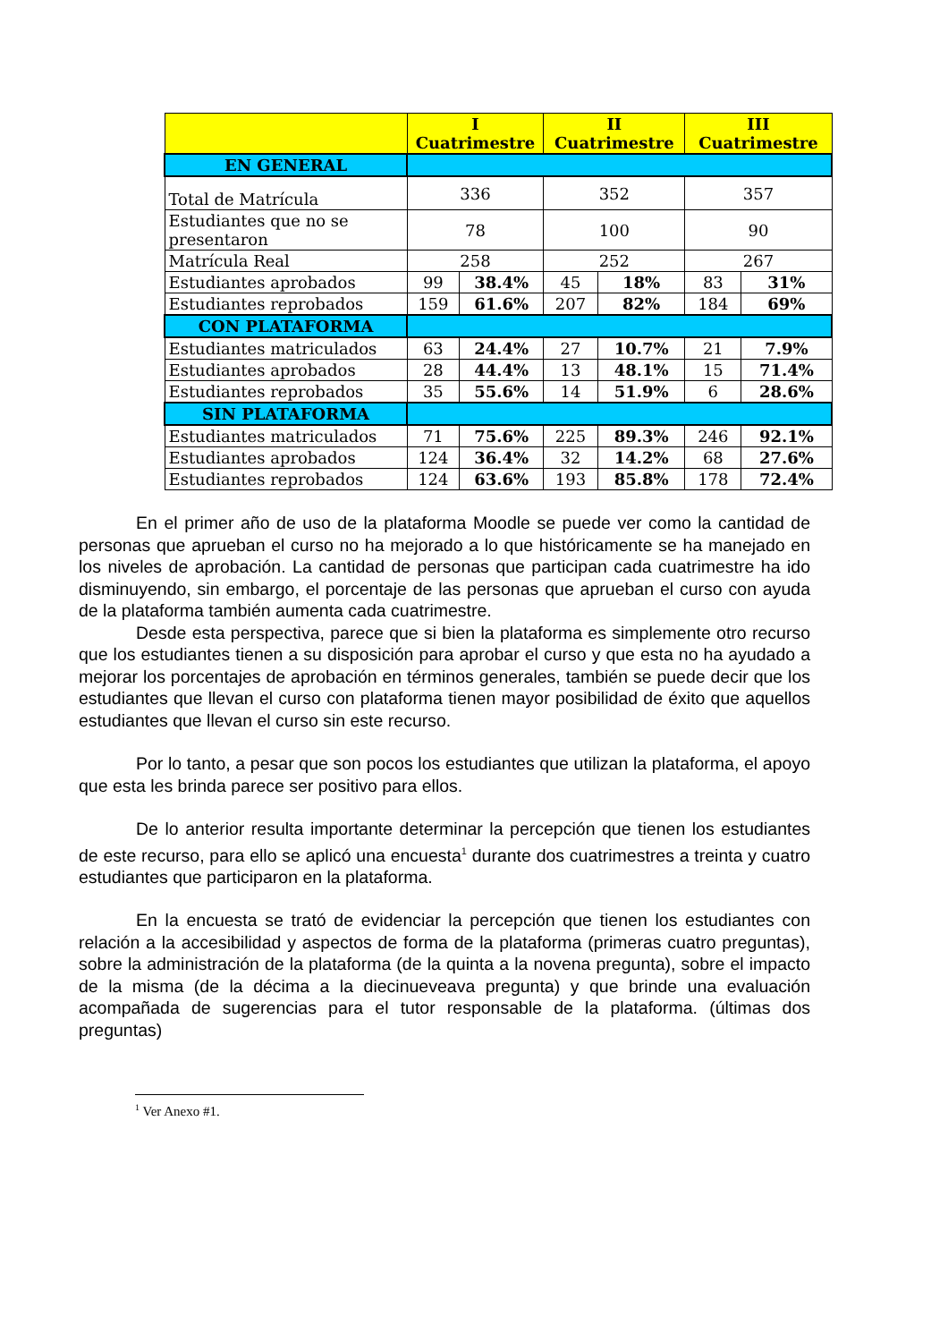| | I Cuatrimestre | | II Cuatrimestre | | III Cuatrimestre | |
| --- | --- | --- | --- | --- | --- | --- |
| EN GENERAL | | | | | | |
| Total de Matrícula | 336 | | 352 | | 357 | |
| Estudiantes que no se presentaron | 78 | | 100 | | 90 | |
| Matrícula Real | 258 | | 252 | | 267 | |
| Estudiantes aprobados | 99 | 38.4% | 45 | 18% | 83 | 31% |
| Estudiantes reprobados | 159 | 61.6% | 207 | 82% | 184 | 69% |
| CON PLATAFORMA | | | | | | |
| Estudiantes matriculados | 63 | 24.4% | 27 | 10.7% | 21 | 7.9% |
| Estudiantes aprobados | 28 | 44.4% | 13 | 48.1% | 15 | 71.4% |
| Estudiantes reprobados | 35 | 55.6% | 14 | 51.9% | 6 | 28.6% |
| SIN PLATAFORMA | | | | | | |
| Estudiantes matriculados | 71 | 75.6% | 225 | 89.3% | 246 | 92.1% |
| Estudiantes aprobados | 124 | 36.4% | 32 | 14.2% | 68 | 27.6% |
| Estudiantes reprobados | 124 | 63.6% | 193 | 85.8% | 178 | 72.4% |
En el primer año de uso de la plataforma Moodle se puede ver como la cantidad de personas que aprueban el curso no ha mejorado a lo que históricamente se ha manejado en los niveles de aprobación. La cantidad de personas que participan cada cuatrimestre ha ido disminuyendo, sin embargo, el porcentaje de las personas que aprueban el curso con ayuda de la plataforma también aumenta cada cuatrimestre.
Desde esta perspectiva, parece que si bien la plataforma es simplemente otro recurso que los estudiantes tienen a su disposición para aprobar el curso y que esta no ha ayudado a mejorar los porcentajes de aprobación en términos generales, también se puede decir que los estudiantes que llevan el curso con plataforma tienen mayor posibilidad de éxito que aquellos estudiantes que llevan el curso sin este recurso.
Por lo tanto, a pesar que son pocos los estudiantes que utilizan la plataforma, el apoyo que esta les brinda parece ser positivo para ellos.
De lo anterior resulta importante determinar la percepción que tienen los estudiantes de este recurso, para ello se aplicó una encuesta<sup>1</sup> durante dos cuatrimestres a treinta y cuatro estudiantes que participaron en la plataforma.
En la encuesta se trató de evidenciar la percepción que tienen los estudiantes con relación a la accesibilidad y aspectos de forma de la plataforma (primeras cuatro preguntas), sobre la administración de la plataforma (de la quinta a la novena pregunta), sobre el impacto de la misma (de la décima a la diecinueveava pregunta) y que brinde una evaluación acompañada de sugerencias para el tutor responsable de la plataforma. (últimas dos preguntas)
<sup>1</sup> Ver Anexo #1.